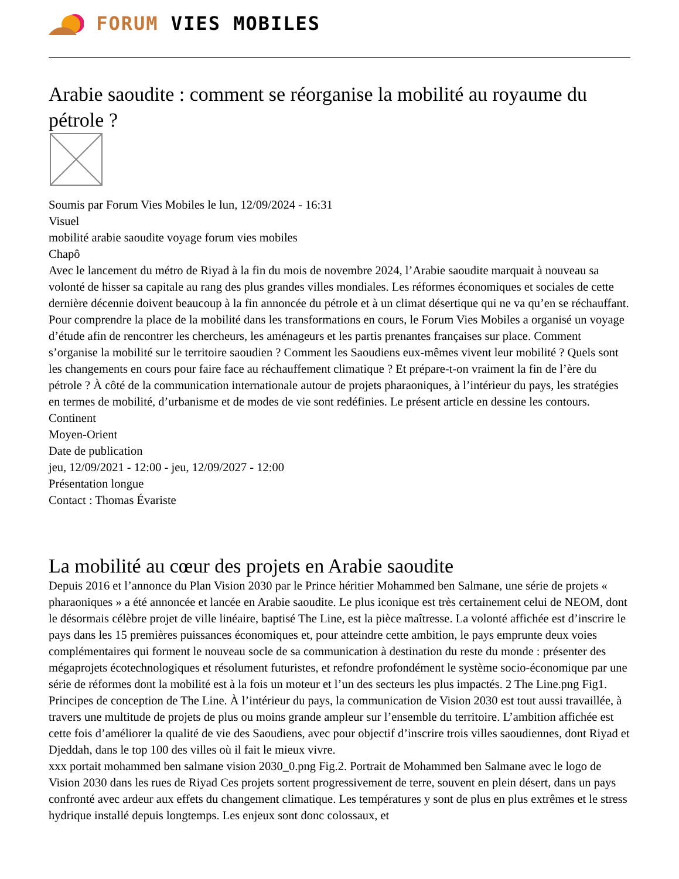FORUM VIES MOBILES
Arabie saoudite : comment se réorganise la mobilité au royaume du pétrole ?
Soumis par Forum Vies Mobiles le lun, 12/09/2024 - 16:31
Visuel
mobilité arabie saoudite voyage forum vies mobiles
Chapô
Avec le lancement du métro de Riyad à la fin du mois de novembre 2024, l’Arabie saoudite marquait à nouveau sa volonté de hisser sa capitale au rang des plus grandes villes mondiales. Les réformes économiques et sociales de cette dernière décennie doivent beaucoup à la fin annoncée du pétrole et à un climat désertique qui ne va qu’en se réchauffant. Pour comprendre la place de la mobilité dans les transformations en cours, le Forum Vies Mobiles a organisé un voyage d’étude afin de rencontrer les chercheurs, les aménageurs et les partis prenantes françaises sur place. Comment s’organise la mobilité sur le territoire saoudien ? Comment les Saoudiens eux-mêmes vivent leur mobilité ? Quels sont les changements en cours pour faire face au réchauffement climatique ? Et prépare-t-on vraiment la fin de l’ère du pétrole ? À côté de la communication internationale autour de projets pharaoniques, à l’intérieur du pays, les stratégies en termes de mobilité, d’urbanisme et de modes de vie sont redéfinies. Le présent article en dessine les contours.
Continent
Moyen-Orient
Date de publication
jeu, 12/09/2021 - 12:00 - jeu, 12/09/2027 - 12:00
Présentation longue
Contact : Thomas Évariste
La mobilité au cœur des projets en Arabie saoudite
Depuis 2016 et l’annonce du Plan Vision 2030 par le Prince héritier Mohammed ben Salmane, une série de projets « pharaoniques » a été annoncée et lancée en Arabie saoudite. Le plus iconique est très certainement celui de NEOM, dont le désormais célèbre projet de ville linéaire, baptisé The Line, est la pièce maîtresse. La volonté affichée est d’inscrire le pays dans les 15 premières puissances économiques et, pour atteindre cette ambition, le pays emprunte deux voies complémentaires qui forment le nouveau socle de sa communication à destination du reste du monde : présenter des mégaprojets écotechnologiques et résolument futuristes, et refondre profondément le système socio-économique par une série de réformes dont la mobilité est à la fois un moteur et l’un des secteurs les plus impactés. 2 The Line.png Fig1. Principes de conception de The Line. À l’intérieur du pays, la communication de Vision 2030 est tout aussi travaillée, à travers une multitude de projets de plus ou moins grande ampleur sur l’ensemble du territoire. L’ambition affichée est cette fois d’améliorer la qualité de vie des Saoudiens, avec pour objectif d’inscrire trois villes saoudiennes, dont Riyad et Djeddah, dans le top 100 des villes où il fait le mieux vivre.
xxx portait mohammed ben salmane vision 2030_0.png Fig.2. Portrait de Mohammed ben Salmane avec le logo de Vision 2030 dans les rues de Riyad Ces projets sortent progressivement de terre, souvent en plein désert, dans un pays confronté avec ardeur aux effets du changement climatique. Les températures y sont de plus en plus extrêmes et le stress hydrique installé depuis longtemps. Les enjeux sont donc colossaux, et